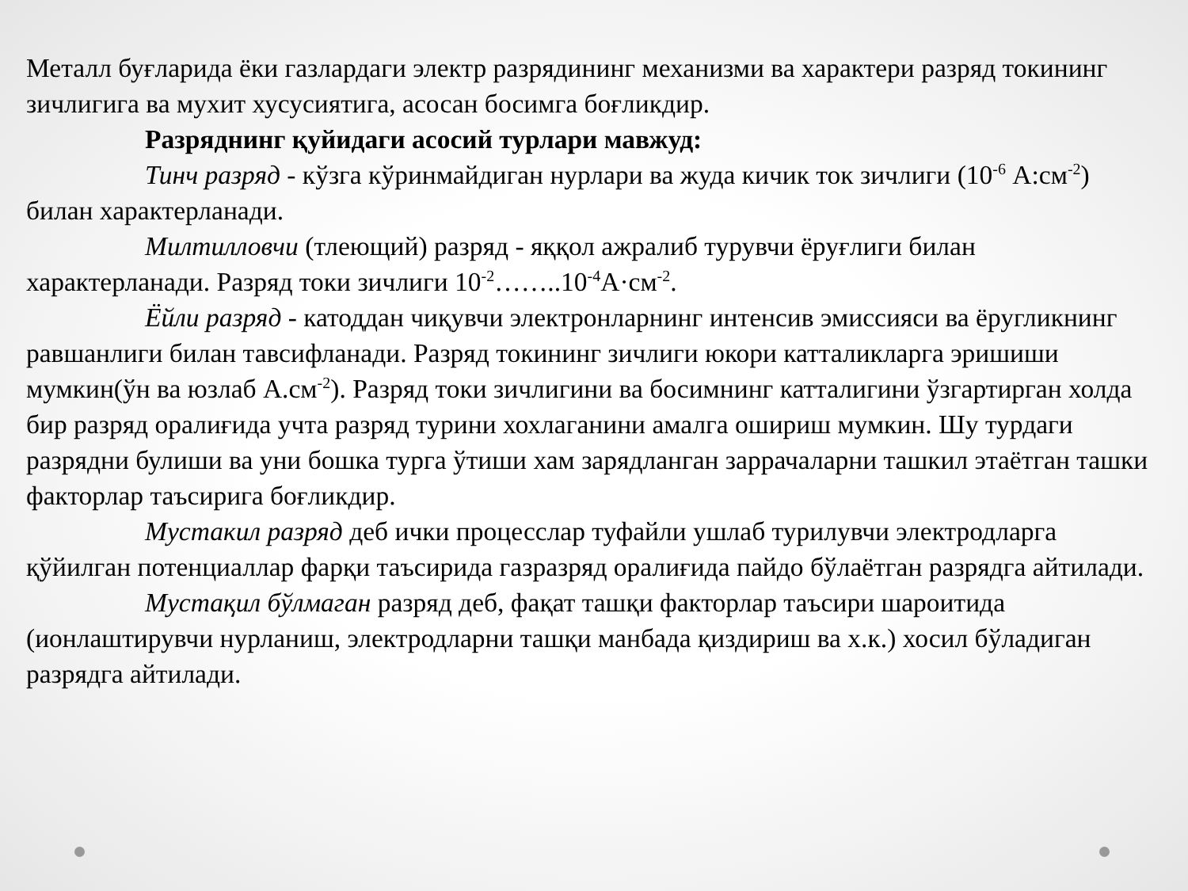Металл буғларида ёки газлардаги электр разрядининг механизми ва характери разряд токининг зичлигига ва мухит хусусиятига, асосан босимга боғликдир.
Разряднинг қуйидаги асосий турлари мавжуд:
Тинч разряд - кўзга кўринмайдиган нурлари ва жуда кичик ток зичлиги (10<sup>-6</sup> А:см<sup>-2</sup>) билан характерланади.
Милтилловчи (тлеющий) разряд - яққол ажралиб турувчи ёруғлиги билан характерланади. Разряд токи зичлиги 10<sup>-2</sup>……..10<sup>-4</sup>А·см<sup>-2</sup>.
Ёйли разряд - катоддан чиқувчи электронларнинг интенсив эмиссияси ва ёругликнинг равшанлиги билан тавсифланади. Разряд токининг зичлиги юкори катталикларга эришиши мумкин(ўн ва юзлаб А.см<sup>-2</sup>). Разряд токи зичлигини ва босимнинг катталигини ўзгартирган холда бир разряд оралиғида учта разряд турини хохлаганини амалга ошириш мумкин. Шу турдаги разрядни булиши ва уни бошка турга ўтиши хам зарядланган заррачаларни ташкил этаётган ташки факторлар таъсирига боғликдир.
Мустакил разряд деб ички процесслар туфайли ушлаб турилувчи электродларга қўйилган потенциаллар фарқи таъсирида газразряд оралиғида пайдо бўлаётган разрядга айтилади.
Мустақил бўлмаган разряд деб, фақат ташқи факторлар таъсири шароитида (ионлаштирувчи нурланиш, электродларни ташқи манбада қиздириш ва х.к.) хосил бўладиган разрядга айтилади.